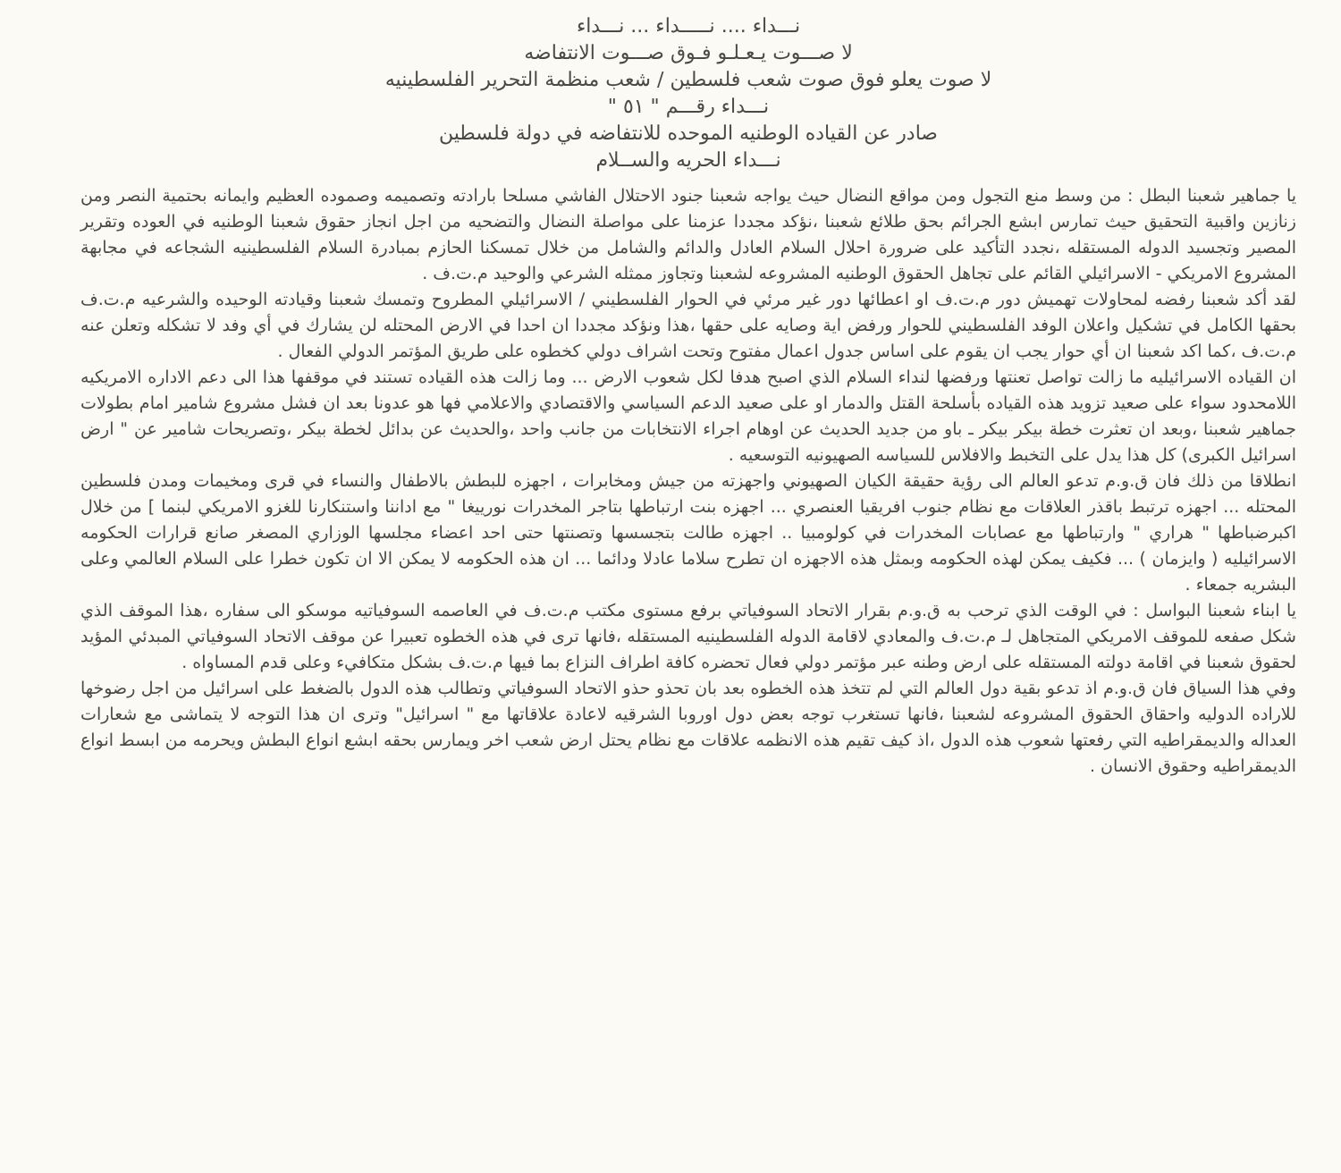نـــداء .... نـــــداء ... نـــداء
لا صـــوت يـعـلـو فـوق صـــوت الانتفاضه
لا صوت يعلو فوق صوت شعب فلسطين / شعب منظمة التحرير الفلسطينيه
نـــداء رقـــم " ٥١ "
صادر عن القياده الوطنيه الموحده للانتفاضه في دولة فلسطين
نـــداء الحريه والســلام
يا جماهير شعبنا البطل : من وسط منع التجول ومن مواقع النضال حيث يواجه شعبنا جنود الاحتلال الفاشي مسلحا بارادته وتصميمه وصموده العظيم وايمانه بحتمية النصر ومن زنازين واقبية التحقيق حيث تمارس ابشع الجرائم بحق طلائع شعبنا ،نؤكد مجددا عزمنا على مواصلة النضال والتضحيه من اجل انجاز حقوق شعبنا الوطنيه في العوده وتقرير المصير وتجسيد الدوله المستقله ،نجدد التأكيد على ضرورة احلال السلام العادل والدائم والشامل من خلال تمسكنا الحازم بمبادرة السلام الفلسطينيه الشجاعه في مجابهة المشروع الامريكي - الاسرائيلي القائم على تجاهل الحقوق الوطنيه المشروعه لشعبنا وتجاوز ممثله الشرعي والوحيد م.ت.ف .
لقد أكد شعبنا رفضه لمحاولات تهميش دور م.ت.ف او اعطائها دور غير مرئي في الحوار الفلسطيني / الاسرائيلي المطروح وتمسك شعبنا وقيادته الوحيده والشرعيه م.ت.ف بحقها الكامل في تشكيل واعلان الوفد الفلسطيني للحوار ورفض اية وصايه على حقها ،هذا ونؤكد مجددا ان احدا في الارض المحتله لن يشارك في أي وفد لا تشكله وتعلن عنه م.ت.ف ،كما اكد شعبنا ان أي حوار يجب ان يقوم على اساس جدول اعمال مفتوح وتحت اشراف دولي كخطوه على طريق المؤتمر الدولي الفعال .
ان القياده الاسرائيليه ما زالت تواصل تعنتها ورفضها لنداء السلام الذي اصبح هدفا لكل شعوب الارض ... وما زالت هذه القياده تستند في موقفها هذا الى دعم الاداره الامريكيه اللامحدود سواء على صعيد تزويد هذه القياده بأسلحة القتل والدمار او على صعيد الدعم السياسي والاقتصادي والاعلامي فها هو عدونا بعد ان فشل مشروع شامير امام بطولات جماهير شعبنا ،وبعد ان تعثرت خطة بيكر بيكر ـ باو من جديد الحديث عن اوهام اجراء الانتخابات من جانب واحد ،والحديث عن بدائل لخطة بيكر ،وتصريحات شامير عن " ارض اسرائيل الكبرى) كل هذا يدل على التخبط والافلاس للسياسه الصهيونيه التوسعيه .
انطلاقا من ذلك فان ق.و.م تدعو العالم الى رؤية حقيقة الكيان الصهيوني واجهزته من جيش ومخابرات ، اجهزه للبطش بالاطفال والنساء في قرى ومخيمات ومدن فلسطين المحتله ... اجهزه ترتبط باقذر العلاقات مع نظام جنوب افريقيا العنصري ... اجهزه بنت ارتباطها بتاجر المخدرات نورييغا " مع اداننا واستنكارنا للغزو الامريكي لبنما ] من خلال اكبرضباطها " هراري " وارتباطها مع عصابات المخدرات في كولومبيا .. اجهزه طالت بتجسسها وتصنتها حتى احد اعضاء مجلسها الوزاري المصغر صانع قرارات الحكومه الاسرائيليه ( وايزمان ) ... فكيف يمكن لهذه الحكومه وبمثل هذه الاجهزه ان تطرح سلاما عادلا ودائما ... ان هذه الحكومه لا يمكن الا ان تكون خطرا على السلام العالمي وعلى البشريه جمعاء .
يا ابناء شعبنا البواسل : في الوقت الذي ترحب به ق.و.م بقرار الاتحاد السوفياتي برفع مستوى مكتب م.ت.ف في العاصمه السوفياتيه موسكو الى سفاره ،هذا الموقف الذي شكل صفعه للموقف الامريكي المتجاهل لـ م.ت.ف والمعادي لاقامة الدوله الفلسطينيه المستقله ،فانها ترى في هذه الخطوه تعبيرا عن موقف الاتحاد السوفياتي المبدئي المؤيد لحقوق شعبنا في اقامة دولته المستقله على ارض وطنه عبر مؤتمر دولي فعال تحضره كافة اطراف النزاع بما فيها م.ت.ف بشكل متكافيء وعلى قدم المساواه .
وفي هذا السياق فان ق.و.م اذ تدعو بقية دول العالم التي لم تتخذ هذه الخطوه بعد بان تحذو حذو الاتحاد السوفياتي وتطالب هذه الدول بالضغط على اسرائيل من اجل رضوخها للاراده الدوليه واحقاق الحقوق المشروعه لشعبنا ،فانها تستغرب توجه بعض دول اوروبا الشرقيه لاعادة علاقاتها مع " اسرائيل" وترى ان هذا التوجه لا يتماشى مع شعارات العداله والديمقراطيه التي رفعتها شعوب هذه الدول ،اذ كيف تقيم هذه الانظمه علاقات مع نظام يحتل ارض شعب اخر ويمارس بحقه ابشع انواع البطش ويحرمه من ابسط انواع الديمقراطيه وحقوق الانسان .